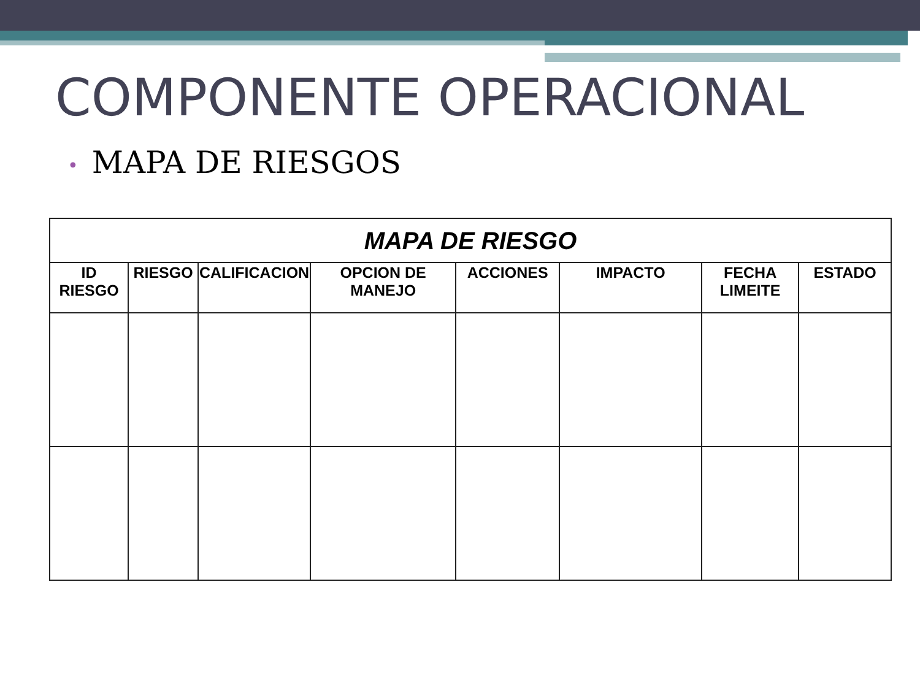COMPONENTE OPERACIONAL
• MAPA DE RIESGOS
| MAPA DE RIESGO | | | | | | | |
| --- | --- | --- | --- | --- | --- | --- | --- |
| ID RIESGO | RIESGO | CALIFICACION | OPCION DE MANEJO | ACCIONES | IMPACTO | FECHA LIMEITE | ESTADO |